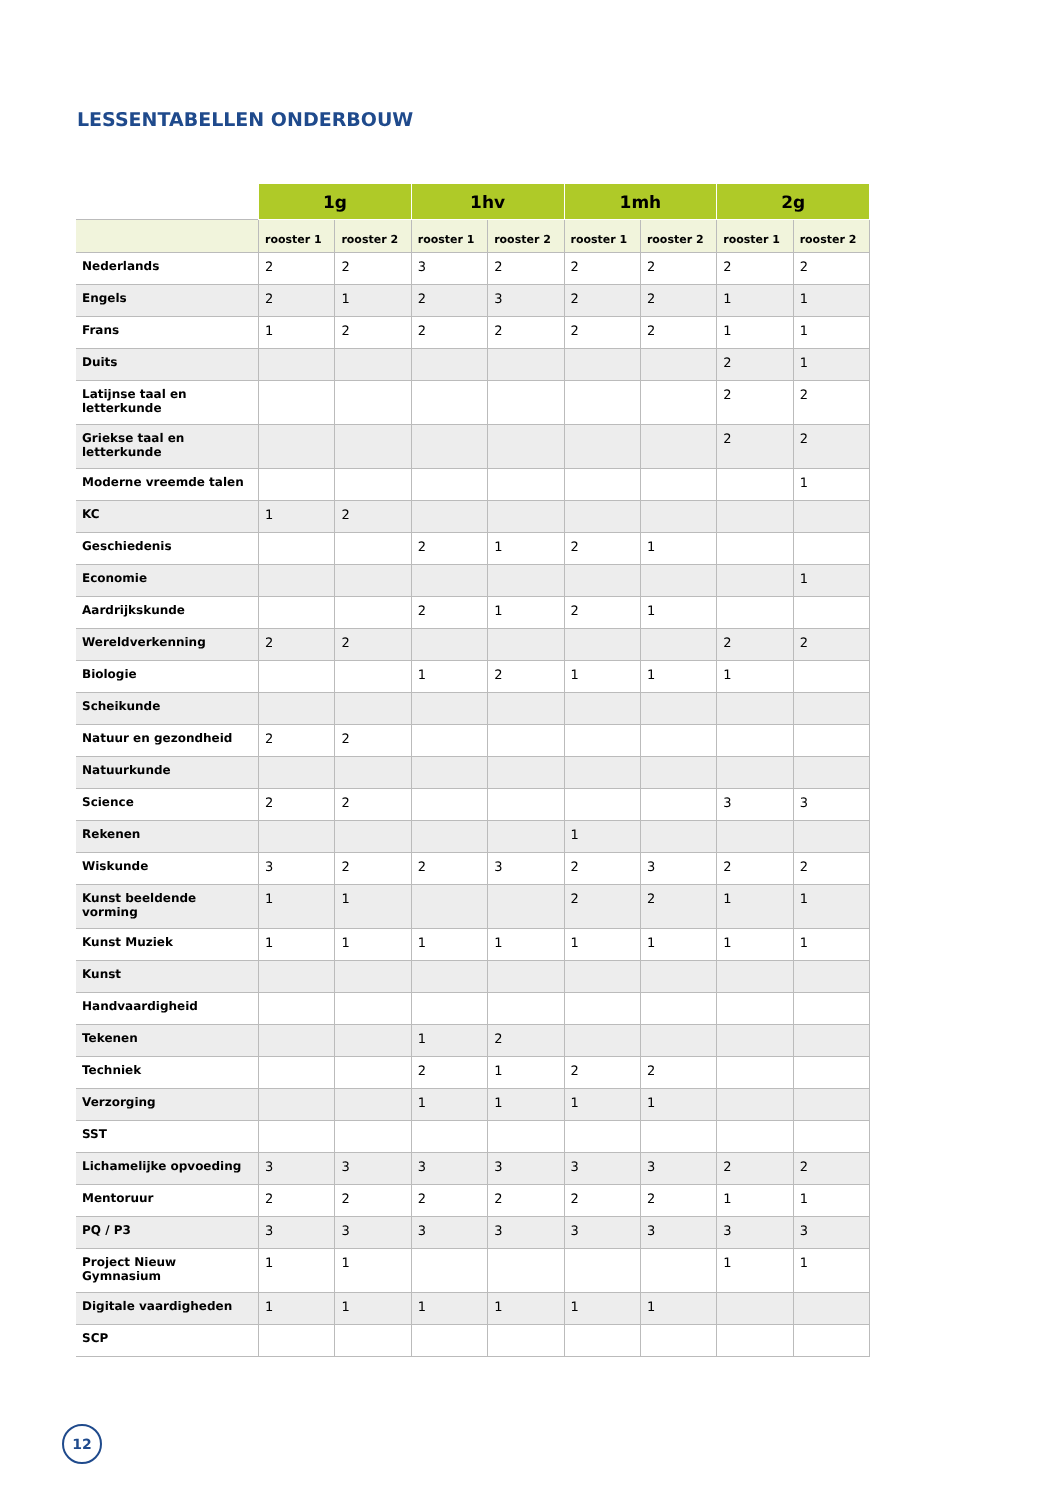LESSENTABELLEN ONDERBOUW
| | 1g | | 1hv | | 1mh | | 2g | |
| --- | --- | --- | --- | --- | --- | --- | --- | --- |
| | rooster 1 | rooster 2 | rooster 1 | rooster 2 | rooster 1 | rooster 2 | rooster 1 | rooster 2 |
| Nederlands | 2 | 2 | 3 | 2 | 2 | 2 | 2 | 2 |
| Engels | 2 | 1 | 2 | 3 | 2 | 2 | 1 | 1 |
| Frans | 1 | 2 | 2 | 2 | 2 | 2 | 1 | 1 |
| Duits | | | | | | | 2 | 1 |
| Latijnse taal en letterkunde | | | | | | | 2 | 2 |
| Griekse taal en letterkunde | | | | | | | 2 | 2 |
| Moderne vreemde talen | | | | | | | | 1 |
| KC | 1 | 2 | | | | | | |
| Geschiedenis | | | 2 | 1 | 2 | 1 | | |
| Economie | | | | | | | | 1 |
| Aardrijkskunde | | | 2 | 1 | 2 | 1 | | |
| Wereldverkenning | 2 | 2 | | | | | 2 | 2 |
| Biologie | | | 1 | 2 | 1 | 1 | 1 | |
| Scheikunde | | | | | | | | |
| Natuur en gezondheid | 2 | 2 | | | | | | |
| Natuurkunde | | | | | | | | |
| Science | 2 | 2 | | | | | 3 | 3 |
| Rekenen | | | | | 1 | | | |
| Wiskunde | 3 | 2 | 2 | 3 | 2 | 3 | 2 | 2 |
| Kunst beeldende vorming | 1 | 1 | | | 2 | 2 | 1 | 1 |
| Kunst Muziek | 1 | 1 | 1 | 1 | 1 | 1 | 1 | 1 |
| Kunst | | | | | | | | |
| Handvaardigheid | | | | | | | | |
| Tekenen | | | 1 | 2 | | | | |
| Techniek | | | 2 | 1 | 2 | 2 | | |
| Verzorging | | | 1 | 1 | 1 | 1 | | |
| SST | | | | | | | | |
| Lichamelijke opvoeding | 3 | 3 | 3 | 3 | 3 | 3 | 2 | 2 |
| Mentoruur | 2 | 2 | 2 | 2 | 2 | 2 | 1 | 1 |
| PQ / P3 | 3 | 3 | 3 | 3 | 3 | 3 | 3 | 3 |
| Project Nieuw Gymnasium | 1 | 1 | | | | | 1 | 1 |
| Digitale vaardigheden | 1 | 1 | 1 | 1 | 1 | 1 | | |
| SCP | | | | | | | | |
12